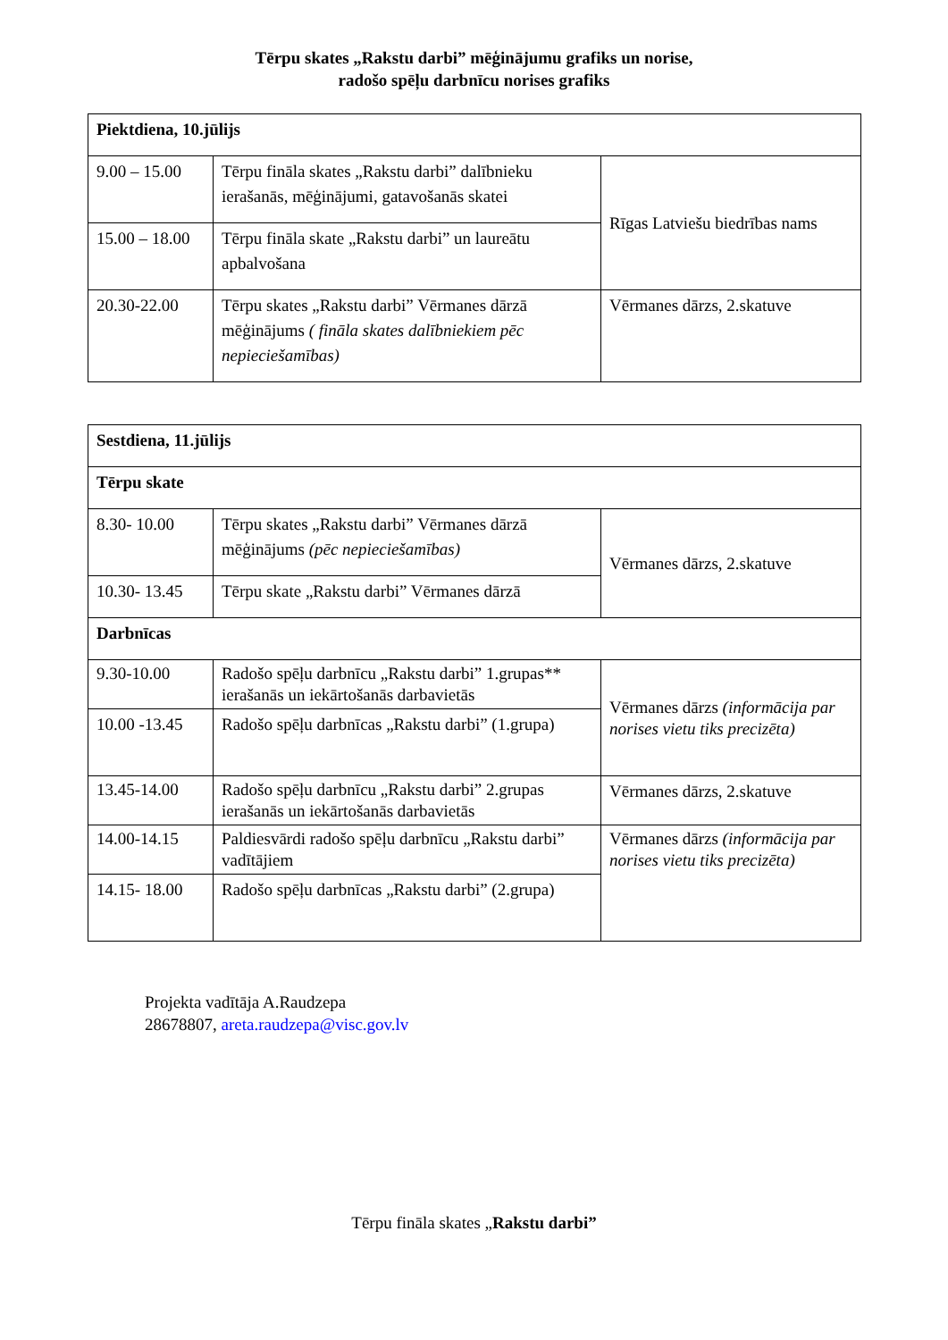Tērpu skates „Rakstu darbi” mēģinājumu grafiks un norise,
radošo spēļu darbnīcu norises grafiks
| Piektdiena, 10.jūlijs | | |
| 9.00 – 15.00 | Tērpu fināla skates „Rakstu darbi” dalībnieku ierašanās, mēģinājumi, gatavošanās skatei | Rīgas Latviešu biedrības nams |
| 15.00 – 18.00 | Tērpu fināla skate „Rakstu darbi” un laureātu apbalvošana | |
| 20.30-22.00 | Tērpu skates „Rakstu darbi” Vērmanes dārzā mēģinājums ( fināla skates dalībniekiem pēc nepieciešamības) | Vērmanes dārzs, 2.skatuve |
| Sestdiena, 11.jūlijs | | |
| Tērpu skate | | |
| 8.30- 10.00 | Tērpu skates „Rakstu darbi” Vērmanes dārzā mēģinājums (pēc nepieciešamības) | Vērmanes dārzs, 2.skatuve |
| 10.30- 13.45 | Tērpu skate „Rakstu darbi” Vērmanes dārzā | |
| Darbnīcas | | |
| 9.30-10.00 | Radošo spēļu darbnīcu „Rakstu darbi” 1.grupas** ierašanās un iekārtošanās darbavietās | Vērmanes dārzs (informācija par norises vietu tiks precizēta) |
| 10.00 -13.45 | Radošo spēļu darbnīcas „Rakstu darbi” (1.grupa) | |
| 13.45-14.00 | Radošo spēļu darbnīcu „Rakstu darbi” 2.grupas ierašanās un iekārtošanās darbavietās | Vērmanes dārzs, 2.skatuve |
| 14.00-14.15 | Paldiesvārdi radošo spēļu darbnīcu „Rakstu darbi” vadītājiem | Vērmanes dārzs (informācija par norises vietu tiks precizēta) |
| 14.15- 18.00 | Radošo spēļu darbnīcas „Rakstu darbi” (2.grupa) | |
Projekta vadītāja A.Raudzepa
28678807, areta.raudzepa@visc.gov.lv
Tērpu fināla skates „Rakstu darbi”